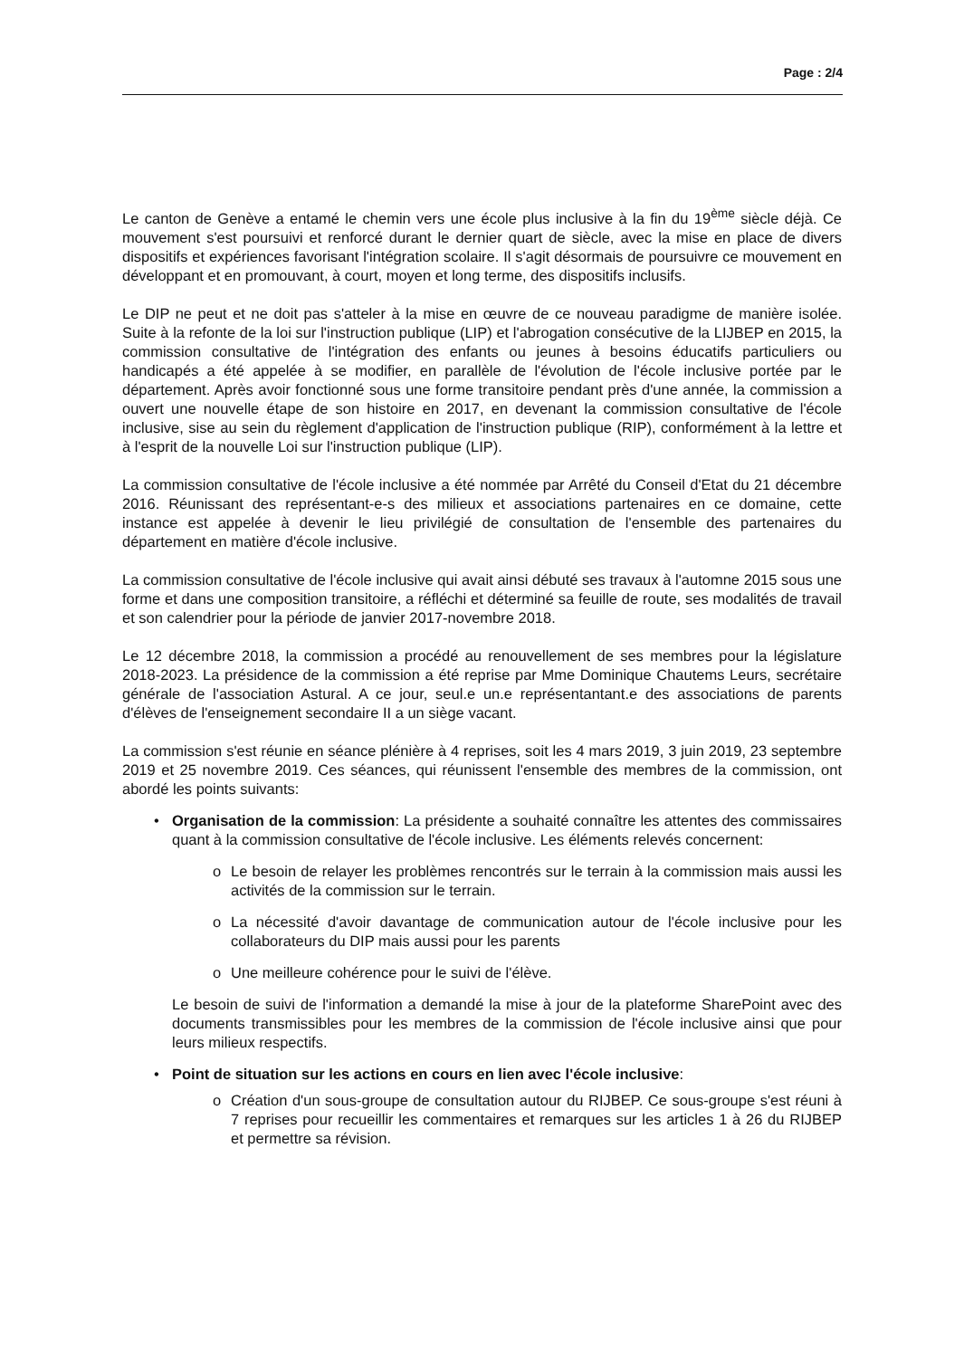Page : 2/4
Le canton de Genève a entamé le chemin vers une école plus inclusive à la fin du 19<sup>ème</sup> siècle déjà. Ce mouvement s'est poursuivi et renforcé durant le dernier quart de siècle, avec la mise en place de divers dispositifs et expériences favorisant l'intégration scolaire. Il s'agit désormais de poursuivre ce mouvement en développant et en promouvant, à court, moyen et long terme, des dispositifs inclusifs.
Le DIP ne peut et ne doit pas s'atteler à la mise en œuvre de ce nouveau paradigme de manière isolée. Suite à la refonte de la loi sur l'instruction publique (LIP) et l'abrogation consécutive de la LIJBEP en 2015, la commission consultative de l'intégration des enfants ou jeunes à besoins éducatifs particuliers ou handicapés a été appelée à se modifier, en parallèle de l'évolution de l'école inclusive portée par le département. Après avoir fonctionné sous une forme transitoire pendant près d'une année, la commission a ouvert une nouvelle étape de son histoire en 2017, en devenant la commission consultative de l'école inclusive, sise au sein du règlement d'application de l'instruction publique (RIP), conformément à la lettre et à l'esprit de la nouvelle Loi sur l'instruction publique (LIP).
La commission consultative de l'école inclusive a été nommée par Arrêté du Conseil d'Etat du 21 décembre 2016. Réunissant des représentant-e-s des milieux et associations partenaires en ce domaine, cette instance est appelée à devenir le lieu privilégié de consultation de l'ensemble des partenaires du département en matière d'école inclusive.
La commission consultative de l'école inclusive qui avait ainsi débuté ses travaux à l'automne 2015 sous une forme et dans une composition transitoire, a réfléchi et déterminé sa feuille de route, ses modalités de travail et son calendrier pour la période de janvier 2017-novembre 2018.
Le 12 décembre 2018, la commission a procédé au renouvellement de ses membres pour la législature 2018-2023. La présidence de la commission a été reprise par Mme Dominique Chautems Leurs, secrétaire générale de l'association Astural. A ce jour, seul.e un.e représentantant.e des associations de parents d'élèves de l'enseignement secondaire II a un siège vacant.
La commission s'est réunie en séance plénière à 4 reprises, soit les 4 mars 2019, 3 juin 2019, 23 septembre 2019 et 25 novembre 2019. Ces séances, qui réunissent l'ensemble des membres de la commission, ont abordé les points suivants:
• Organisation de la commission: La présidente a souhaité connaître les attentes des commissaires quant à la commission consultative de l'école inclusive. Les éléments relevés concernent:
o Le besoin de relayer les problèmes rencontrés sur le terrain à la commission mais aussi les activités de la commission sur le terrain.
o La nécessité d'avoir davantage de communication autour de l'école inclusive pour les collaborateurs du DIP mais aussi pour les parents
o Une meilleure cohérence pour le suivi de l'élève.
Le besoin de suivi de l'information a demandé la mise à jour de la plateforme SharePoint avec des documents transmissibles pour les membres de la commission de l'école inclusive ainsi que pour leurs milieux respectifs.
• Point de situation sur les actions en cours en lien avec l'école inclusive:
o Création d'un sous-groupe de consultation autour du RIJBEP. Ce sous-groupe s'est réuni à 7 reprises pour recueillir les commentaires et remarques sur les articles 1 à 26 du RIJBEP et permettre sa révision.